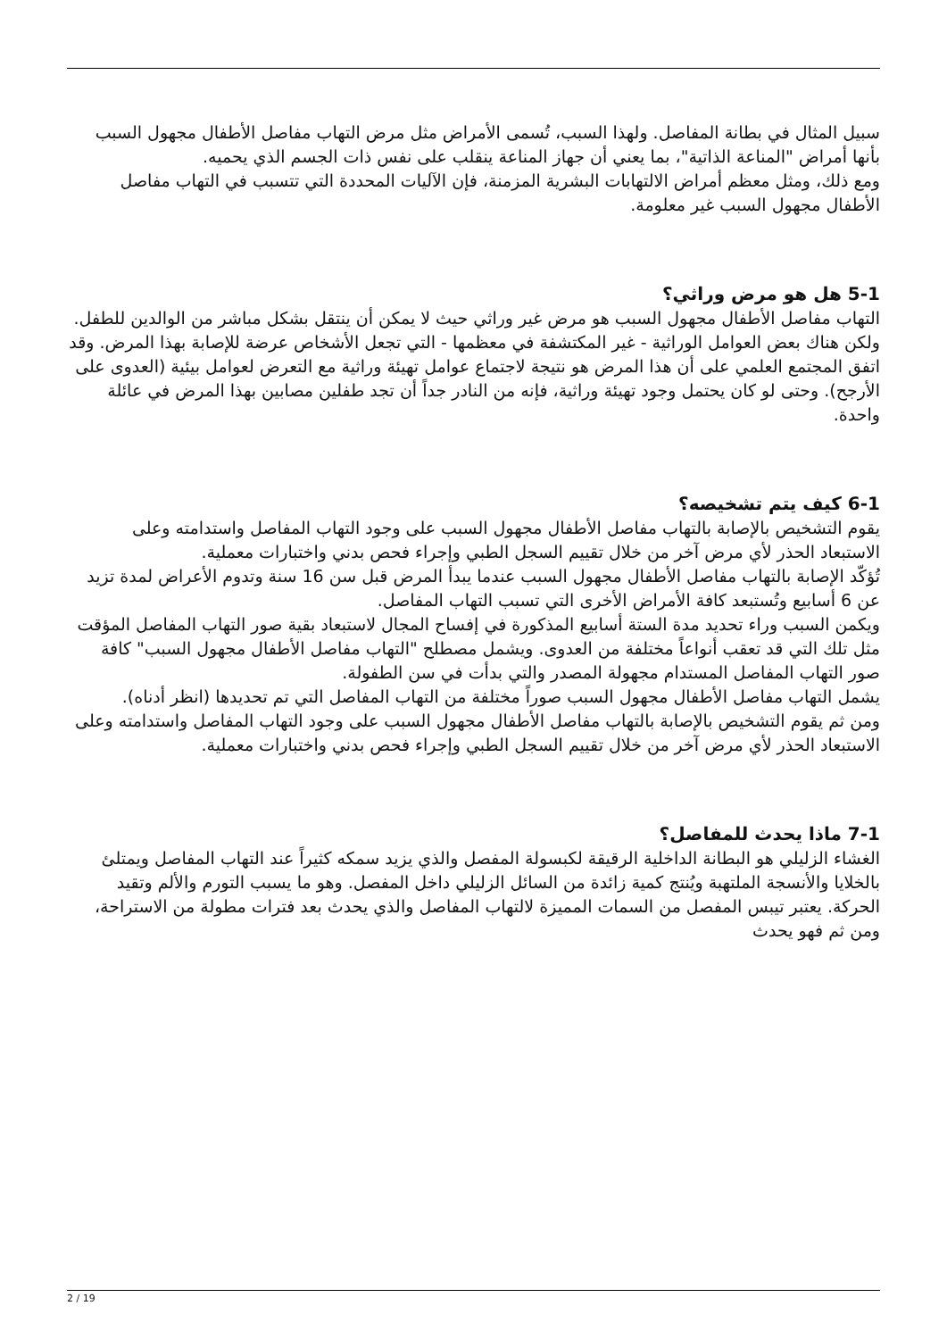سبيل المثال في بطانة المفاصل. ولهذا السبب، تُسمى الأمراض مثل مرض التهاب مفاصل الأطفال مجهول السبب بأنها أمراض "المناعة الذاتية"، بما يعني أن جهاز المناعة ينقلب على نفس ذات الجسم الذي يحميه.
ومع ذلك، ومثل معظم أمراض الالتهابات البشرية المزمنة، فإن الآليات المحددة التي تتسبب في التهاب مفاصل الأطفال مجهول السبب غير معلومة.
5-1 هل هو مرض وراثي؟
التهاب مفاصل الأطفال مجهول السبب هو مرض غير وراثي حيث لا يمكن أن ينتقل بشكل مباشر من الوالدين للطفل. ولكن هناك بعض العوامل الوراثية - غير المكتشفة في معظمها - التي تجعل الأشخاص عرضة للإصابة بهذا المرض. وقد اتفق المجتمع العلمي على أن هذا المرض هو نتيجة لاجتماع عوامل تهيئة وراثية مع التعرض لعوامل بيئية (العدوى على الأرجح). وحتى لو كان يحتمل وجود تهيئة وراثية، فإنه من النادر جداً أن تجد طفلين مصابين بهذا المرض في عائلة واحدة.
6-1 كيف يتم تشخيصه؟
يقوم التشخيص بالإصابة بالتهاب مفاصل الأطفال مجهول السبب على وجود التهاب المفاصل واستدامته وعلى الاستبعاد الحذر لأي مرض آخر من خلال تقييم السجل الطبي وإجراء فحص بدني واختبارات معملية.
تُؤكّد الإصابة بالتهاب مفاصل الأطفال مجهول السبب عندما يبدأ المرض قبل سن 16 سنة وتدوم الأعراض لمدة تزيد عن 6 أسابيع وتُستبعد كافة الأمراض الأخرى التي تسبب التهاب المفاصل.
ويكمن السبب وراء تحديد مدة الستة أسابيع المذكورة في إفساح المجال لاستبعاد بقية صور التهاب المفاصل المؤقت مثل تلك التي قد تعقب أنواعاً مختلفة من العدوى. ويشمل مصطلح "التهاب مفاصل الأطفال مجهول السبب" كافة صور التهاب المفاصل المستدام مجهولة المصدر والتي بدأت في سن الطفولة.
يشمل التهاب مفاصل الأطفال مجهول السبب صوراً مختلفة من التهاب المفاصل التي تم تحديدها (انظر أدناه).
ومن ثم يقوم التشخيص بالإصابة بالتهاب مفاصل الأطفال مجهول السبب على وجود التهاب المفاصل واستدامته وعلى الاستبعاد الحذر لأي مرض آخر من خلال تقييم السجل الطبي وإجراء فحص بدني واختبارات معملية.
7-1 ماذا يحدث للمفاصل؟
الغشاء الزليلي هو البطانة الداخلية الرقيقة لكبسولة المفصل والذي يزيد سمكه كثيراً عند التهاب المفاصل ويمتلئ بالخلايا والأنسجة الملتهبة ويُنتج كمية زائدة من السائل الزليلي داخل المفصل. وهو ما يسبب التورم والألم وتقيد الحركة. يعتبر تيبس المفصل من السمات المميزة لالتهاب المفاصل والذي يحدث بعد فترات مطولة من الاستراحة، ومن ثم فهو يحدث
2 / 19